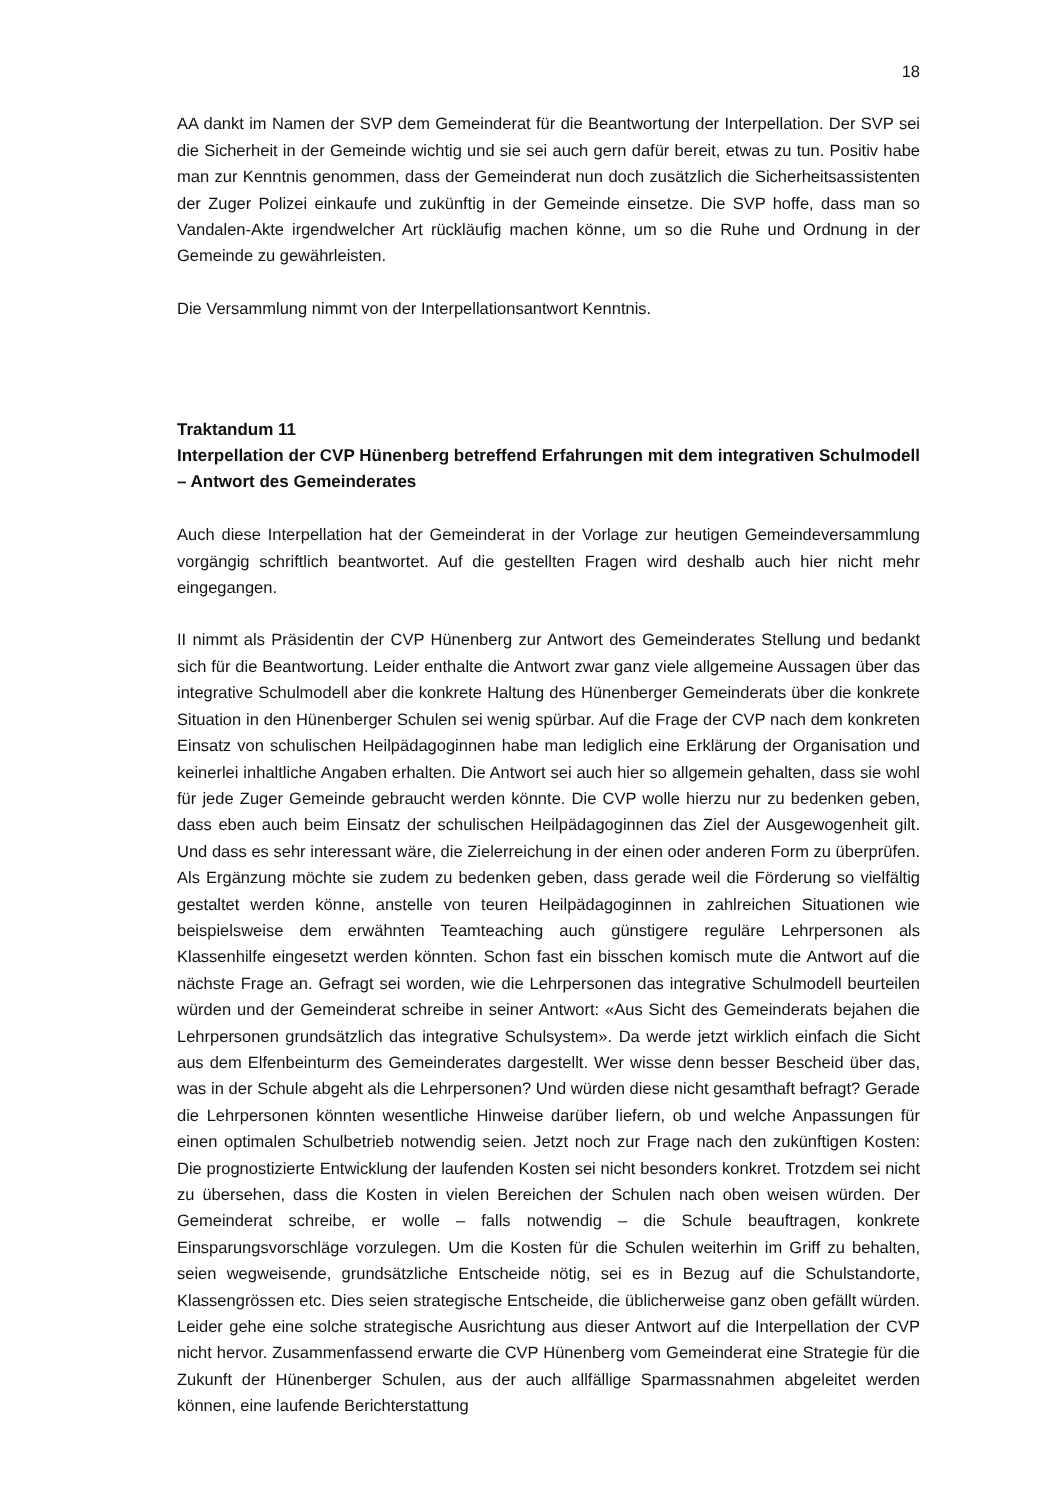18
AA dankt im Namen der SVP dem Gemeinderat für die Beantwortung der Interpellation. Der SVP sei die Sicherheit in der Gemeinde wichtig und sie sei auch gern dafür bereit, etwas zu tun. Positiv habe man zur Kenntnis genommen, dass der Gemeinderat nun doch zusätzlich die Sicherheitsassistenten der Zuger Polizei einkaufe und zukünftig in der Gemeinde einsetze. Die SVP hoffe, dass man so Vandalen-Akte irgendwelcher Art rückläufig machen könne, um so die Ruhe und Ordnung in der Gemeinde zu gewährleisten.
Die Versammlung nimmt von der Interpellationsantwort Kenntnis.
Traktandum 11
Interpellation der CVP Hünenberg betreffend Erfahrungen mit dem integrativen Schulmodell – Antwort des Gemeinderates
Auch diese Interpellation hat der Gemeinderat in der Vorlage zur heutigen Gemeindeversammlung vorgängig schriftlich beantwortet. Auf die gestellten Fragen wird deshalb auch hier nicht mehr eingegangen.
II nimmt als Präsidentin der CVP Hünenberg zur Antwort des Gemeinderates Stellung und bedankt sich für die Beantwortung. Leider enthalte die Antwort zwar ganz viele allgemeine Aussagen über das integrative Schulmodell aber die konkrete Haltung des Hünenberger Gemeinderats über die konkrete Situation in den Hünenberger Schulen sei wenig spürbar. Auf die Frage der CVP nach dem konkreten Einsatz von schulischen Heilpädagoginnen habe man lediglich eine Erklärung der Organisation und keinerlei inhaltliche Angaben erhalten. Die Antwort sei auch hier so allgemein gehalten, dass sie wohl für jede Zuger Gemeinde gebraucht werden könnte. Die CVP wolle hierzu nur zu bedenken geben, dass eben auch beim Einsatz der schulischen Heilpädagoginnen das Ziel der Ausgewogenheit gilt. Und dass es sehr interessant wäre, die Zielerreichung in der einen oder anderen Form zu überprüfen. Als Ergänzung möchte sie zudem zu bedenken geben, dass gerade weil die Förderung so vielfältig gestaltet werden könne, anstelle von teuren Heilpädagoginnen in zahlreichen Situationen wie beispielsweise dem erwähnten Teamteaching auch günstigere reguläre Lehrpersonen als Klassenhilfe eingesetzt werden könnten. Schon fast ein bisschen komisch mute die Antwort auf die nächste Frage an. Gefragt sei worden, wie die Lehrpersonen das integrative Schulmodell beurteilen würden und der Gemeinderat schreibe in seiner Antwort: «Aus Sicht des Gemeinderats bejahen die Lehrpersonen grundsätzlich das integrative Schulsystem». Da werde jetzt wirklich einfach die Sicht aus dem Elfenbeinturm des Gemeinderates dargestellt. Wer wisse denn besser Bescheid über das, was in der Schule abgeht als die Lehrpersonen? Und würden diese nicht gesamthaft befragt? Gerade die Lehrpersonen könnten wesentliche Hinweise darüber liefern, ob und welche Anpassungen für einen optimalen Schulbetrieb notwendig seien. Jetzt noch zur Frage nach den zukünftigen Kosten: Die prognostizierte Entwicklung der laufenden Kosten sei nicht besonders konkret. Trotzdem sei nicht zu übersehen, dass die Kosten in vielen Bereichen der Schulen nach oben weisen würden. Der Gemeinderat schreibe, er wolle – falls notwendig – die Schule beauftragen, konkrete Einsparungsvorschläge vorzulegen. Um die Kosten für die Schulen weiterhin im Griff zu behalten, seien wegweisende, grundsätzliche Entscheide nötig, sei es in Bezug auf die Schulstandorte, Klassengrössen etc. Dies seien strategische Entscheide, die üblicherweise ganz oben gefällt würden. Leider gehe eine solche strategische Ausrichtung aus dieser Antwort auf die Interpellation der CVP nicht hervor. Zusammenfassend erwarte die CVP Hünenberg vom Gemeinderat eine Strategie für die Zukunft der Hünenberger Schulen, aus der auch allfällige Sparmassnahmen abgeleitet werden können, eine laufende Berichterstattung